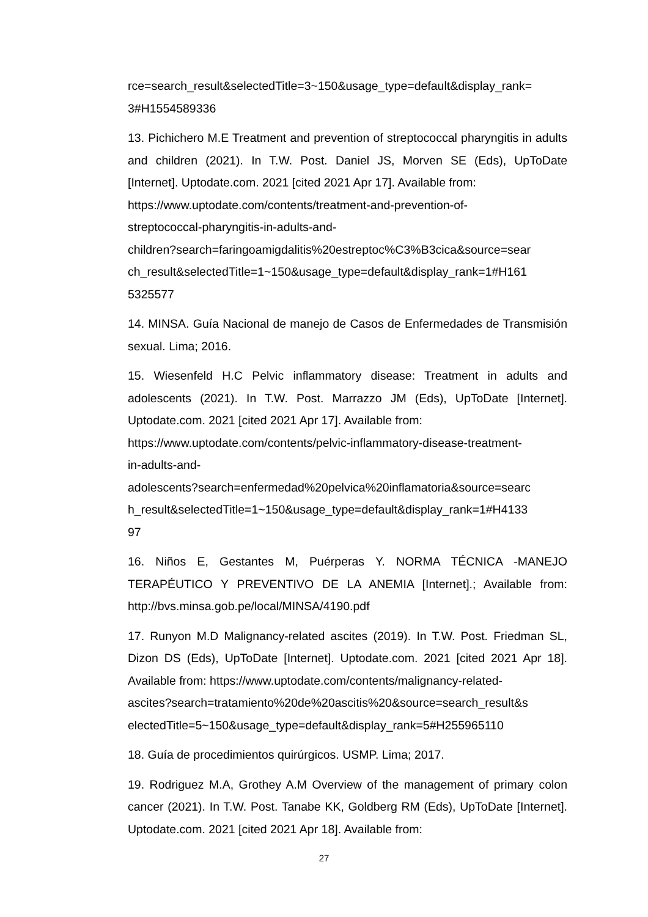rce=search_result&selectedTitle=3~150&usage_type=default&display_rank=
3#H1554589336
13. Pichichero M.E Treatment and prevention of streptococcal pharyngitis in adults and children (2021). In T.W. Post. Daniel JS, Morven SE (Eds), UpToDate [Internet]. Uptodate.com. 2021 [cited 2021 Apr 17]. Available from:
https://www.uptodate.com/contents/treatment-and-prevention-of-
streptococcal-pharyngitis-in-adults-and-
children?search=faringoamigdalitis%20estreptoc%C3%B3cica&source=sear
ch_result&selectedTitle=1~150&usage_type=default&display_rank=1#H161
5325577
14. MINSA. Guía Nacional de manejo de Casos de Enfermedades de Transmisión sexual. Lima; 2016.
15. Wiesenfeld H.C Pelvic inflammatory disease: Treatment in adults and adolescents (2021). In T.W. Post. Marrazzo JM (Eds), UpToDate [Internet]. Uptodate.com. 2021 [cited 2021 Apr 17]. Available from:
https://www.uptodate.com/contents/pelvic-inflammatory-disease-treatment-
in-adults-and-
adolescents?search=enfermedad%20pelvica%20inflamatoria&source=searc
h_result&selectedTitle=1~150&usage_type=default&display_rank=1#H4133
97
16. Niños E, Gestantes M, Puérperas Y. NORMA TÉCNICA -MANEJO TERAPÉUTICO Y PREVENTIVO DE LA ANEMIA [Internet].; Available from: http://bvs.minsa.gob.pe/local/MINSA/4190.pdf
17. Runyon M.D Malignancy-related ascites (2019). In T.W. Post. Friedman SL, Dizon DS (Eds), UpToDate [Internet]. Uptodate.com. 2021 [cited 2021 Apr 18]. Available from: https://www.uptodate.com/contents/malignancy-related-
ascites?search=tratamiento%20de%20ascitis%20&source=search_result&s
electedTitle=5~150&usage_type=default&display_rank=5#H255965110
18. Guía de procedimientos quirúrgicos. USMP. Lima; 2017.
19. Rodriguez M.A, Grothey A.M Overview of the management of primary colon cancer (2021). In T.W. Post. Tanabe KK, Goldberg RM (Eds), UpToDate [Internet]. Uptodate.com. 2021 [cited 2021 Apr 18]. Available from:
27